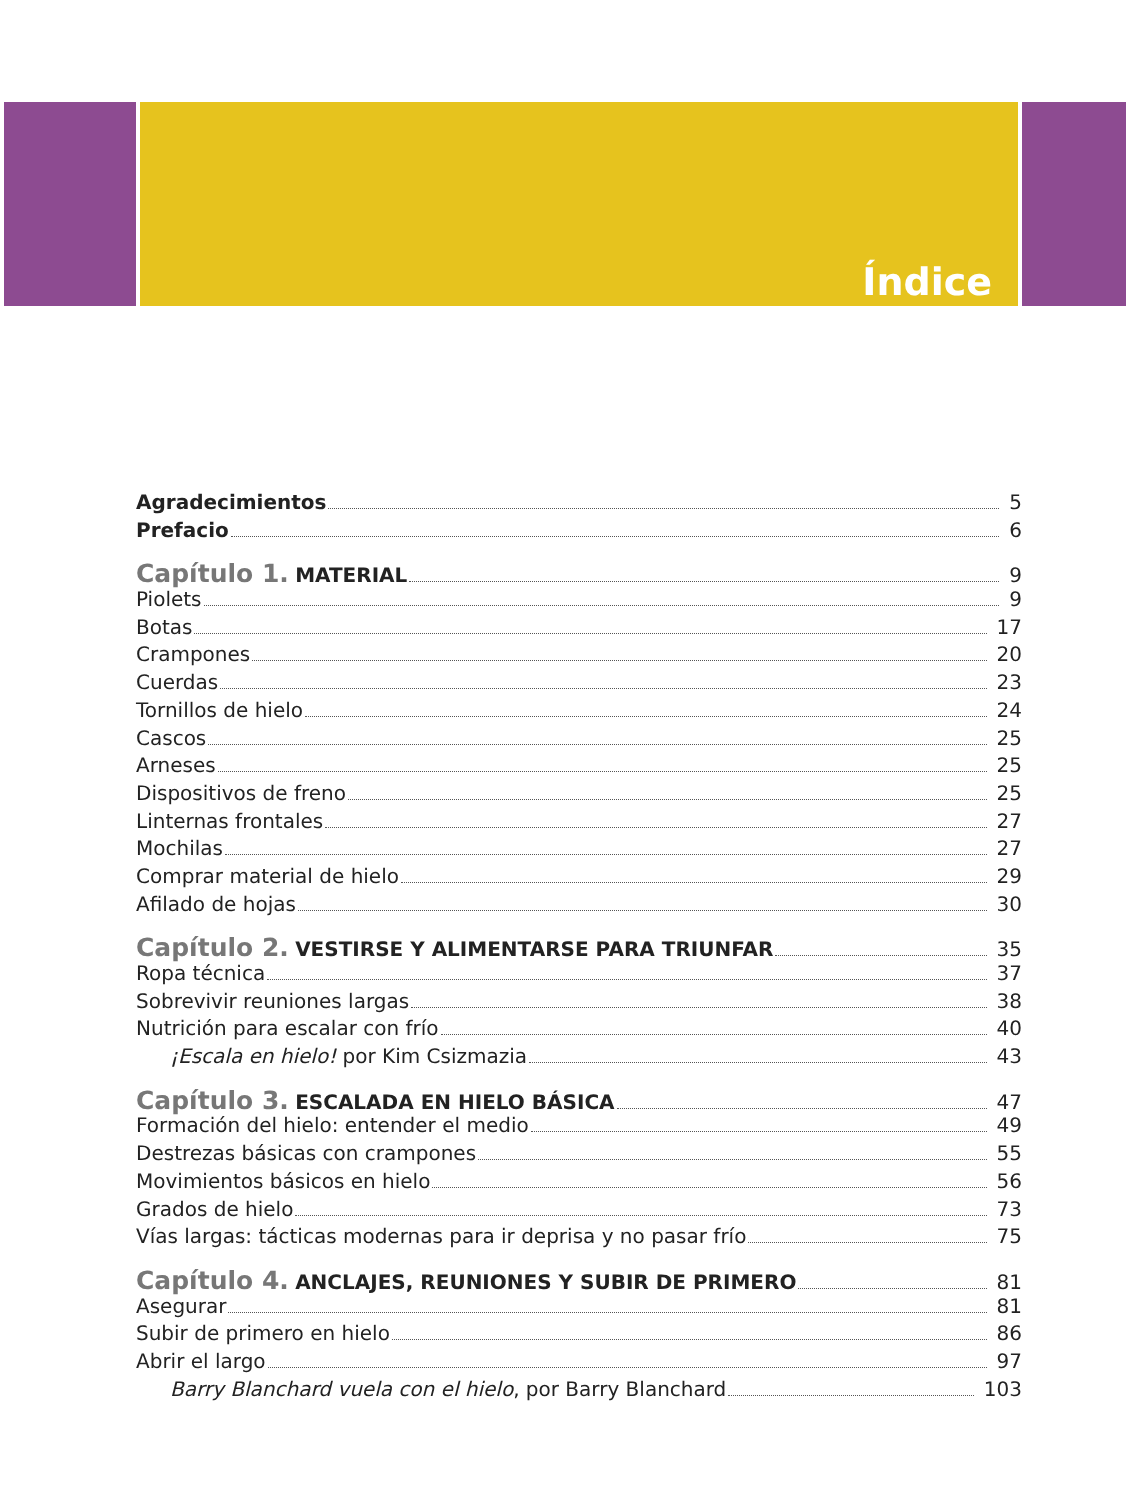Índice
Agradecimientos 5
Prefacio 6
Capítulo 1. MATERIAL 9
Piolets 9
Botas 17
Crampones 20
Cuerdas 23
Tornillos de hielo 24
Cascos 25
Arneses 25
Dispositivos de freno 25
Linternas frontales 27
Mochilas 27
Comprar material de hielo 29
Afilado de hojas 30
Capítulo 2. VESTIRSE Y ALIMENTARSE PARA TRIUNFAR 35
Ropa técnica 37
Sobrevivir reuniones largas 38
Nutrición para escalar con frío 40
¡Escala en hielo! por Kim Csizmazia 43
Capítulo 3. ESCALADA EN HIELO BÁSICA 47
Formación del hielo: entender el medio 49
Destrezas básicas con crampones 55
Movimientos básicos en hielo 56
Grados de hielo 73
Vías largas: tácticas modernas para ir deprisa y no pasar frío 75
Capítulo 4. ANCLAJES, REUNIONES Y SUBIR DE PRIMERO 81
Asegurar 81
Subir de primero en hielo 86
Abrir el largo 97
Barry Blanchard vuela con el hielo, por Barry Blanchard 103